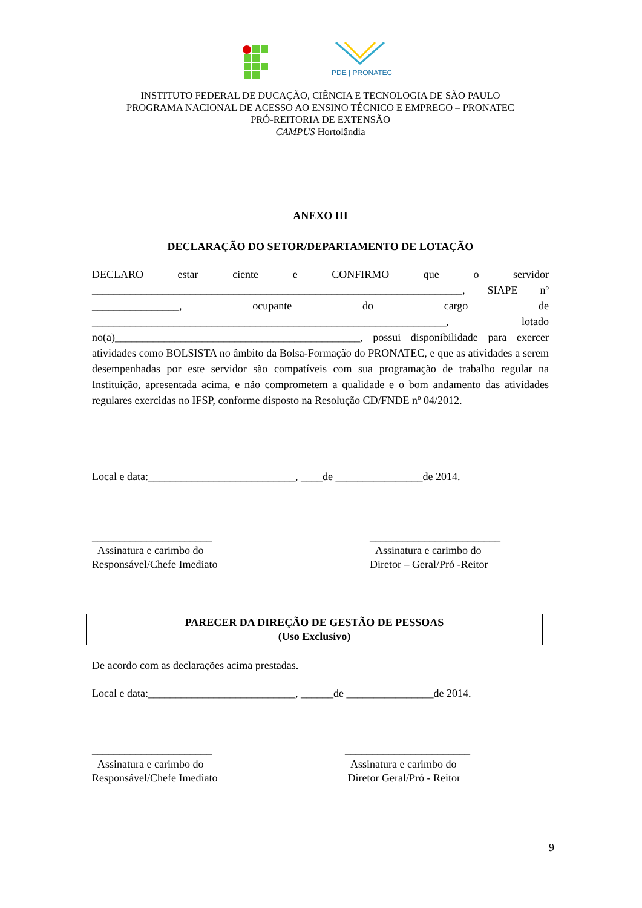PDE | PRONATEC
INSTITUTO FEDERAL DE DUCAÇÃO, CIÊNCIA E TECNOLOGIA DE SÃO PAULO
PROGRAMA NACIONAL DE ACESSO AO ENSINO TÉCNICO E EMPREGO – PRONATEC
PRÓ-REITORIA DE EXTENSÃO
CAMPUS Hortolândia
ANEXO III
DECLARAÇÃO DO SETOR/DEPARTAMENTO DE LOTAÇÃO
DECLARO estar ciente e CONFIRMO que o servidor ____________________________________________________________________, SIAPE nº ________________, ocupante do cargo de _________________________________________________________________, lotado no(a)_____________________________________________, possui disponibilidade para exercer atividades como BOLSISTA no âmbito da Bolsa-Formação do PRONATEC, e que as atividades a serem desempenhadas por este servidor são compatíveis com sua programação de trabalho regular na Instituição, apresentada acima, e não comprometem a qualidade e o bom andamento das atividades regulares exercidas no IFSP, conforme disposto na Resolução CD/FNDE nº 04/2012.
Local e data:___________________________, ____de ________________de 2014.
______________________
Assinatura e carimbo do
Responsável/Chefe Imediato
________________________
Assinatura e carimbo do
Diretor – Geral/Pró -Reitor
PARECER DA DIREÇÃO DE GESTÃO DE PESSOAS
(Uso Exclusivo)
De acordo com as declarações acima prestadas.
Local e data:___________________________, ______de ________________de 2014.
______________________
Assinatura e carimbo do
Responsável/Chefe Imediato
_______________________
Assinatura e carimbo do
Diretor Geral/Pró - Reitor
9